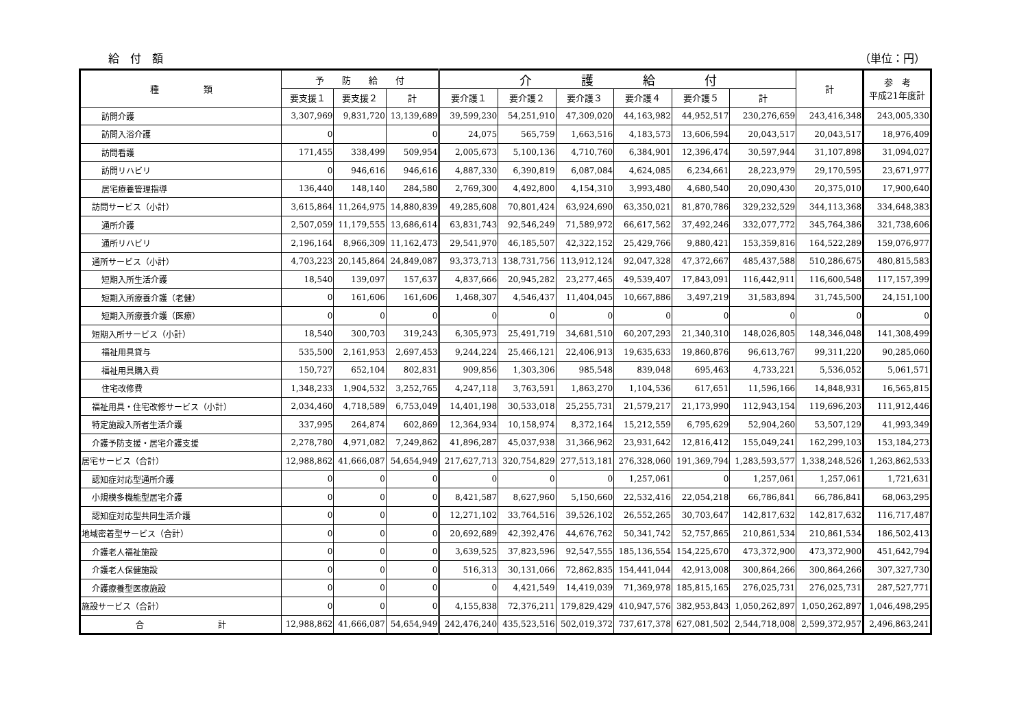給　付　額 （単位：円）
| 種 類 | 予 防 給 付 | | | 介 護 給 付 | | | | | | 計 | 参 考 平成21年度計 |
| --- | --- | --- | --- | --- | --- | --- | --- | --- | --- | --- | --- |
| | 要支援１ | 要支援２ | 計 | 要介護１ | 要介護２ | 要介護３ | 要介護４ | 要介護５ | 計 | | |
| 訪問介護 | 3,307,969 | 9,831,720 | 13,139,689 | 39,599,230 | 54,251,910 | 47,309,020 | 44,163,982 | 44,952,517 | 230,276,659 | 243,416,348 | 243,005,330 |
| 訪問入浴介護 | 0 | | 0 | 24,075 | 565,759 | 1,663,516 | 4,183,573 | 13,606,594 | 20,043,517 | 20,043,517 | 18,976,409 |
| 訪問看護 | 171,455 | 338,499 | 509,954 | 2,005,673 | 5,100,136 | 4,710,760 | 6,384,901 | 12,396,474 | 30,597,944 | 31,107,898 | 31,094,027 |
| 訪問リハビリ | 0 | 946,616 | 946,616 | 4,887,330 | 6,390,819 | 6,087,084 | 4,624,085 | 6,234,661 | 28,223,979 | 29,170,595 | 23,671,977 |
| 居宅療養管理指導 | 136,440 | 148,140 | 284,580 | 2,769,300 | 4,492,800 | 4,154,310 | 3,993,480 | 4,680,540 | 20,090,430 | 20,375,010 | 17,900,640 |
| 訪問サービス（小計） | 3,615,864 | 11,264,975 | 14,880,839 | 49,285,608 | 70,801,424 | 63,924,690 | 63,350,021 | 81,870,786 | 329,232,529 | 344,113,368 | 334,648,383 |
| 通所介護 | 2,507,059 | 11,179,555 | 13,686,614 | 63,831,743 | 92,546,249 | 71,589,972 | 66,617,562 | 37,492,246 | 332,077,772 | 345,764,386 | 321,738,606 |
| 通所リハビリ | 2,196,164 | 8,966,309 | 11,162,473 | 29,541,970 | 46,185,507 | 42,322,152 | 25,429,766 | 9,880,421 | 153,359,816 | 164,522,289 | 159,076,977 |
| 通所サービス（小計） | 4,703,223 | 20,145,864 | 24,849,087 | 93,373,713 | 138,731,756 | 113,912,124 | 92,047,328 | 47,372,667 | 485,437,588 | 510,286,675 | 480,815,583 |
| 短期入所生活介護 | 18,540 | 139,097 | 157,637 | 4,837,666 | 20,945,282 | 23,277,465 | 49,539,407 | 17,843,091 | 116,442,911 | 116,600,548 | 117,157,399 |
| 短期入所療養介護（老健） | 0 | 161,606 | 161,606 | 1,468,307 | 4,546,437 | 11,404,045 | 10,667,886 | 3,497,219 | 31,583,894 | 31,745,500 | 24,151,100 |
| 短期入所療養介護（医療） | 0 | 0 | 0 | 0 | 0 | 0 | 0 | 0 | 0 | 0 | 0 |
| 短期入所サービス（小計） | 18,540 | 300,703 | 319,243 | 6,305,973 | 25,491,719 | 34,681,510 | 60,207,293 | 21,340,310 | 148,026,805 | 148,346,048 | 141,308,499 |
| 福祉用具貸与 | 535,500 | 2,161,953 | 2,697,453 | 9,244,224 | 25,466,121 | 22,406,913 | 19,635,633 | 19,860,876 | 96,613,767 | 99,311,220 | 90,285,060 |
| 福祉用具購入費 | 150,727 | 652,104 | 802,831 | 909,856 | 1,303,306 | 985,548 | 839,048 | 695,463 | 4,733,221 | 5,536,052 | 5,061,571 |
| 住宅改修費 | 1,348,233 | 1,904,532 | 3,252,765 | 4,247,118 | 3,763,591 | 1,863,270 | 1,104,536 | 617,651 | 11,596,166 | 14,848,931 | 16,565,815 |
| 福祉用具・住宅改修サービス（小計） | 2,034,460 | 4,718,589 | 6,753,049 | 14,401,198 | 30,533,018 | 25,255,731 | 21,579,217 | 21,173,990 | 112,943,154 | 119,696,203 | 111,912,446 |
| 特定施設入所者生活介護 | 337,995 | 264,874 | 602,869 | 12,364,934 | 10,158,974 | 8,372,164 | 15,212,559 | 6,795,629 | 52,904,260 | 53,507,129 | 41,993,349 |
| 介護予防支援・居宅介護支援 | 2,278,780 | 4,971,082 | 7,249,862 | 41,896,287 | 45,037,938 | 31,366,962 | 23,931,642 | 12,816,412 | 155,049,241 | 162,299,103 | 153,184,273 |
| 居宅サービス（合計） | 12,988,862 | 41,666,087 | 54,654,949 | 217,627,713 | 320,754,829 | 277,513,181 | 276,328,060 | 191,369,794 | 1,283,593,577 | 1,338,248,526 | 1,263,862,533 |
| 認知症対応型通所介護 | 0 | 0 | 0 | 0 | 0 | 0 | 1,257,061 | 0 | 1,257,061 | 1,257,061 | 1,721,631 |
| 小規模多機能型居宅介護 | 0 | 0 | 0 | 8,421,587 | 8,627,960 | 5,150,660 | 22,532,416 | 22,054,218 | 66,786,841 | 66,786,841 | 68,063,295 |
| 認知症対応型共同生活介護 | 0 | 0 | 0 | 12,271,102 | 33,764,516 | 39,526,102 | 26,552,265 | 30,703,647 | 142,817,632 | 142,817,632 | 116,717,487 |
| 地域密着型サービス（合計） | 0 | 0 | 0 | 20,692,689 | 42,392,476 | 44,676,762 | 50,341,742 | 52,757,865 | 210,861,534 | 210,861,534 | 186,502,413 |
| 介護老人福祉施設 | 0 | 0 | 0 | 3,639,525 | 37,823,596 | 92,547,555 | 185,136,554 | 154,225,670 | 473,372,900 | 473,372,900 | 451,642,794 |
| 介護老人保健施設 | 0 | 0 | 0 | 516,313 | 30,131,066 | 72,862,835 | 154,441,044 | 42,913,008 | 300,864,266 | 300,864,266 | 307,327,730 |
| 介護療養型医療施設 | 0 | 0 | 0 | 0 | 4,421,549 | 14,419,039 | 71,369,978 | 185,815,165 | 276,025,731 | 276,025,731 | 287,527,771 |
| 施設サービス（合計） | 0 | 0 | 0 | 4,155,838 | 72,376,211 | 179,829,429 | 410,947,576 | 382,953,843 | 1,050,262,897 | 1,050,262,897 | 1,046,498,295 |
| 合 計 | 12,988,862 | 41,666,087 | 54,654,949 | 242,476,240 | 435,523,516 | 502,019,372 | 737,617,378 | 627,081,502 | 2,544,718,008 | 2,599,372,957 | 2,496,863,241 |